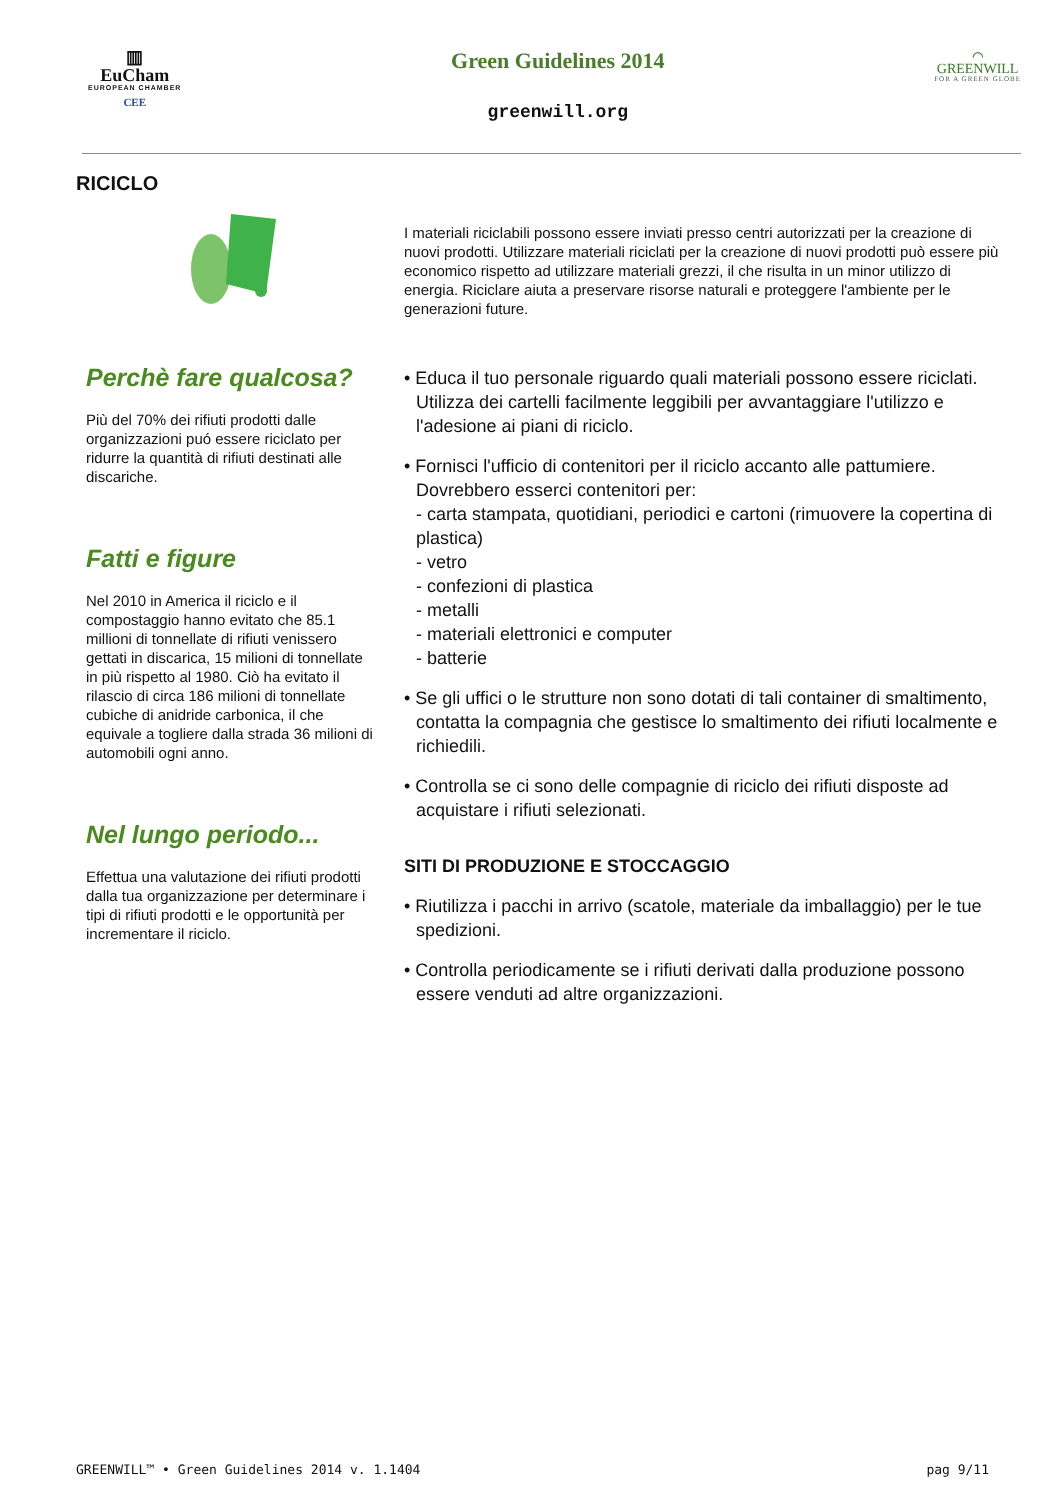▥
EuCham
EUROPEAN CHAMBER
CEE
Green Guidelines 2014
greenwill.org
⌒
GREENWILL
FOR A GREEN GLOBE
RICICLO
Perchè fare qualcosa?
Più del 70% dei rifiuti prodotti dalle organizzazioni puó essere riciclato per ridurre la quantità di rifiuti destinati alle discariche.
Fatti e figure
Nel 2010 in America il riciclo e il compostaggio hanno evitato che 85.1 millioni di tonnellate di rifiuti venissero gettati in discarica, 15 milioni di tonnellate in più rispetto al 1980. Ciò ha evitato il rilascio di circa 186 milioni di tonnellate cubiche di anidride carbonica, il che equivale a togliere dalla strada 36 milioni di automobili ogni anno.
Nel lungo periodo...
Effettua una valutazione dei rifiuti prodotti dalla tua organizzazione per determinare i tipi di rifiuti prodotti e le opportunità per incrementare il riciclo.
I materiali riciclabili possono essere inviati presso centri autorizzati per la creazione di nuovi prodotti. Utilizzare materiali riciclati per la creazione di nuovi prodotti può essere più economico rispetto ad utilizzare materiali grezzi, il che risulta in un minor utilizzo di energia. Riciclare aiuta a preservare risorse naturali e proteggere l'ambiente per le generazioni future.
• Educa il tuo personale riguardo quali materiali possono essere riciclati. Utilizza dei cartelli facilmente leggibili per avvantaggiare l'utilizzo e l'adesione ai piani di riciclo.
• Fornisci l'ufficio di contenitori per il riciclo accanto alle pattumiere. Dovrebbero esserci contenitori per:
- carta stampata, quotidiani, periodici e cartoni (rimuovere la copertina di plastica)
- vetro
- confezioni di plastica
- metalli
- materiali elettronici e computer
- batterie
• Se gli uffici o le strutture non sono dotati di tali container di smaltimento, contatta la compagnia che gestisce lo smaltimento dei rifiuti localmente e richiedili.
• Controlla se ci sono delle compagnie di riciclo dei rifiuti disposte ad acquistare i rifiuti selezionati.
SITI DI PRODUZIONE E STOCCAGGIO
• Riutilizza i pacchi in arrivo (scatole, materiale da imballaggio) per le tue spedizioni.
• Controlla periodicamente se i rifiuti derivati dalla produzione possono essere venduti ad altre organizzazioni.
GREENWILL™ • Green Guidelines 2014 v. 1.1404 pag 9/11